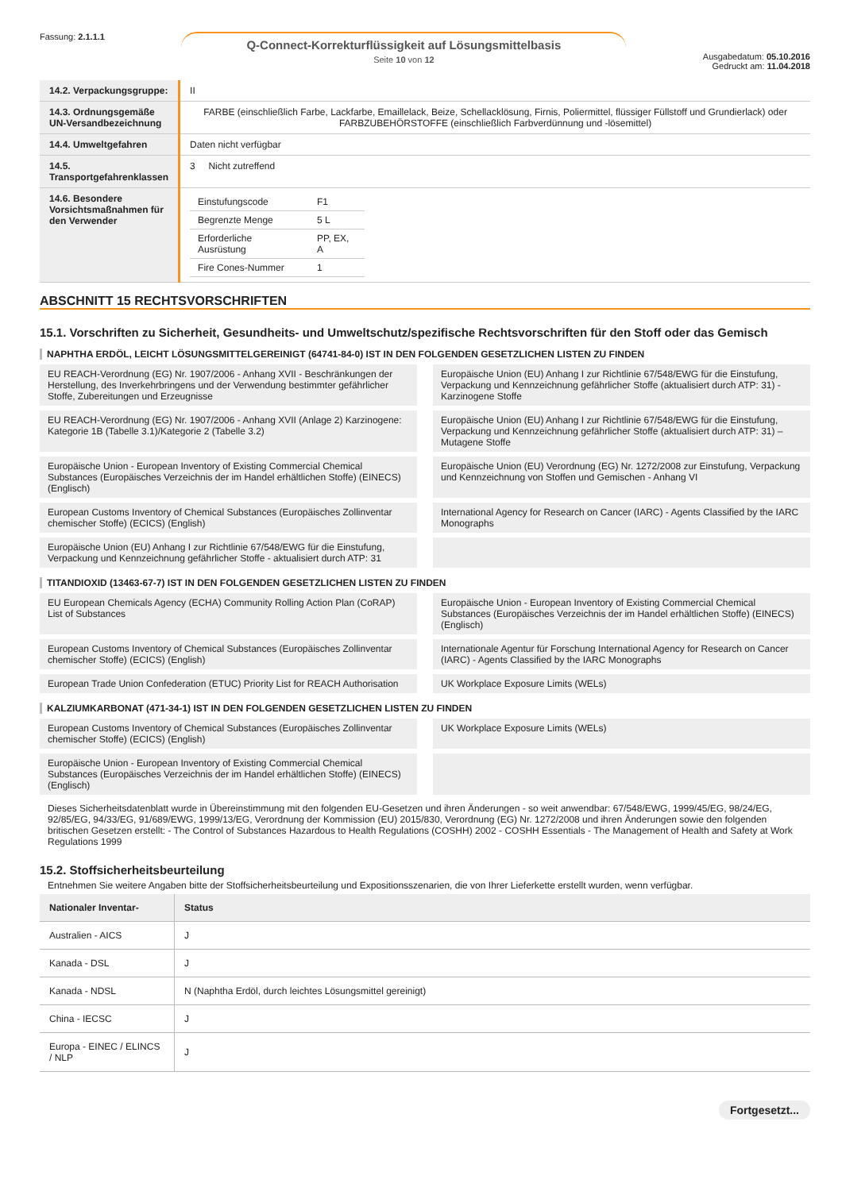Fassung: 2.1.1.1
Q-Connect-Korrekturflüssigkeit auf Lösungsmittelbasis
Seite 10 von 12
Ausgabedatum: 05.10.2016
Gedruckt am: 11.04.2018
| 14.2. Verpackungsgruppe: | II |
| 14.3. Ordnungsgemäße UN-Versandbezeichnung | FARBE (einschließlich Farbe, Lackfarbe, Emaillelack, Beize, Schellacklösung, Firnis, Poliermittel, flüssiger Füllstoff und Grundierlack) oder FARBZUBEHÖRSTOFFE (einschließlich Farbverdünnung und -lösemittel) |
| 14.4. Umweltgefahren | Daten nicht verfügbar |
| 14.5. Transportgefahrenklassen | 3 Nicht zutreffend |
| 14.6. Besondere Vorsichtsmaßnahmen für den Verwender | / Einstufungscode / F1 / / Begrenzte Menge / 5 L / / Erforderliche Ausrüstung / PP, EX, A / / Fire Cones-Nummer / 1 / |
ABSCHNITT 15 RECHTSVORSCHRIFTEN
15.1. Vorschriften zu Sicherheit, Gesundheits- und Umweltschutz/spezifische Rechtsvorschriften für den Stoff oder das Gemisch
NAPHTHA ERDÖL, LEICHT LÖSUNGSMITTELGEREINIGT (64741-84-0) IST IN DEN FOLGENDEN GESETZLICHEN LISTEN ZU FINDEN
EU REACH-Verordnung (EG) Nr. 1907/2006 - Anhang XVII - Beschränkungen der Herstellung, des Inverkehrbringens und der Verwendung bestimmter gefährlicher Stoffe, Zubereitungen und Erzeugnisse
Europäische Union (EU) Anhang I zur Richtlinie 67/548/EWG für die Einstufung, Verpackung und Kennzeichnung gefährlicher Stoffe (aktualisiert durch ATP: 31) - Karzinogene Stoffe
EU REACH-Verordnung (EG) Nr. 1907/2006 - Anhang XVII (Anlage 2) Karzinogene: Kategorie 1B (Tabelle 3.1)/Kategorie 2 (Tabelle 3.2)
Europäische Union (EU) Anhang I zur Richtlinie 67/548/EWG für die Einstufung, Verpackung und Kennzeichnung gefährlicher Stoffe (aktualisiert durch ATP: 31) – Mutagene Stoffe
Europäische Union - European Inventory of Existing Commercial Chemical Substances (Europäisches Verzeichnis der im Handel erhältlichen Stoffe) (EINECS) (Englisch)
Europäische Union (EU) Verordnung (EG) Nr. 1272/2008 zur Einstufung, Verpackung und Kennzeichnung von Stoffen und Gemischen - Anhang VI
European Customs Inventory of Chemical Substances (Europäisches Zollinventar chemischer Stoffe) (ECICS) (English)
International Agency for Research on Cancer (IARC) - Agents Classified by the IARC Monographs
Europäische Union (EU) Anhang I zur Richtlinie 67/548/EWG für die Einstufung, Verpackung und Kennzeichnung gefährlicher Stoffe - aktualisiert durch ATP: 31
TITANDIOXID (13463-67-7) IST IN DEN FOLGENDEN GESETZLICHEN LISTEN ZU FINDEN
EU European Chemicals Agency (ECHA) Community Rolling Action Plan (CoRAP) List of Substances
Europäische Union - European Inventory of Existing Commercial Chemical Substances (Europäisches Verzeichnis der im Handel erhältlichen Stoffe) (EINECS) (Englisch)
European Customs Inventory of Chemical Substances (Europäisches Zollinventar chemischer Stoffe) (ECICS) (English)
Internationale Agentur für Forschung International Agency for Research on Cancer (IARC) - Agents Classified by the IARC Monographs
European Trade Union Confederation (ETUC) Priority List for REACH Authorisation
UK Workplace Exposure Limits (WELs)
KALZIUMKARBONAT (471-34-1) IST IN DEN FOLGENDEN GESETZLICHEN LISTEN ZU FINDEN
European Customs Inventory of Chemical Substances (Europäisches Zollinventar chemischer Stoffe) (ECICS) (English)
UK Workplace Exposure Limits (WELs)
Europäische Union - European Inventory of Existing Commercial Chemical Substances (Europäisches Verzeichnis der im Handel erhältlichen Stoffe) (EINECS) (Englisch)
Dieses Sicherheitsdatenblatt wurde in Übereinstimmung mit den folgenden EU-Gesetzen und ihren Änderungen - so weit anwendbar: 67/548/EWG, 1999/45/EG, 98/24/EG, 92/85/EG, 94/33/EG, 91/689/EWG, 1999/13/EG, Verordnung der Kommission (EU) 2015/830, Verordnung (EG) Nr. 1272/2008 und ihren Änderungen sowie den folgenden britischen Gesetzen erstellt: - The Control of Substances Hazardous to Health Regulations (COSHH) 2002 - COSHH Essentials - The Management of Health and Safety at Work Regulations 1999
15.2. Stoffsicherheitsbeurteilung
Entnehmen Sie weitere Angaben bitte der Stoffsicherheitsbeurteilung und Expositionsszenarien, die von Ihrer Lieferkette erstellt wurden, wenn verfügbar.
| Nationaler Inventar- | Status |
| --- | --- |
| Australien - AICS | J |
| Kanada - DSL | J |
| Kanada - NDSL | N (Naphtha Erdöl, durch leichtes Lösungsmittel gereinigt) |
| China - IECSC | J |
| Europa - EINEC / ELINCS / NLP | J |
Fortgesetzt...